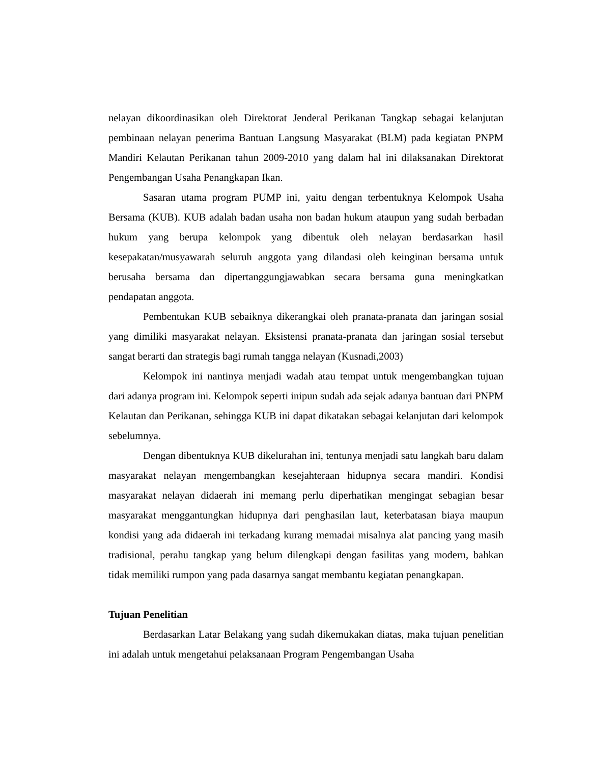nelayan dikoordinasikan oleh Direktorat Jenderal Perikanan Tangkap sebagai kelanjutan pembinaan nelayan penerima Bantuan Langsung Masyarakat (BLM) pada kegiatan PNPM Mandiri Kelautan Perikanan tahun 2009-2010 yang dalam hal ini dilaksanakan Direktorat Pengembangan Usaha Penangkapan Ikan.
Sasaran utama program PUMP ini, yaitu dengan terbentuknya Kelompok Usaha Bersama (KUB). KUB adalah badan usaha non badan hukum ataupun yang sudah berbadan hukum yang berupa kelompok yang dibentuk oleh nelayan berdasarkan hasil kesepakatan/musyawarah seluruh anggota yang dilandasi oleh keinginan bersama untuk berusaha bersama dan dipertanggungjawabkan secara bersama guna meningkatkan pendapatan anggota.
Pembentukan KUB sebaiknya dikerangkai oleh pranata-pranata dan jaringan sosial yang dimiliki masyarakat nelayan. Eksistensi pranata-pranata dan jaringan sosial tersebut sangat berarti dan strategis bagi rumah tangga nelayan (Kusnadi,2003)
Kelompok ini nantinya menjadi wadah atau tempat untuk mengembangkan tujuan dari adanya program ini. Kelompok seperti inipun sudah ada sejak adanya bantuan dari PNPM Kelautan dan Perikanan, sehingga KUB ini dapat dikatakan sebagai kelanjutan dari kelompok sebelumnya.
Dengan dibentuknya KUB dikelurahan ini, tentunya menjadi satu langkah baru dalam masyarakat nelayan mengembangkan kesejahteraan hidupnya secara mandiri. Kondisi masyarakat nelayan didaerah ini memang perlu diperhatikan mengingat sebagian besar masyarakat menggantungkan hidupnya dari penghasilan laut, keterbatasan biaya maupun kondisi yang ada didaerah ini terkadang kurang memadai misalnya alat pancing yang masih tradisional, perahu tangkap yang belum dilengkapi dengan fasilitas yang modern, bahkan tidak memiliki rumpon yang pada dasarnya sangat membantu kegiatan penangkapan.
Tujuan Penelitian
Berdasarkan Latar Belakang yang sudah dikemukakan diatas, maka tujuan penelitian ini adalah untuk mengetahui pelaksanaan Program Pengembangan Usaha